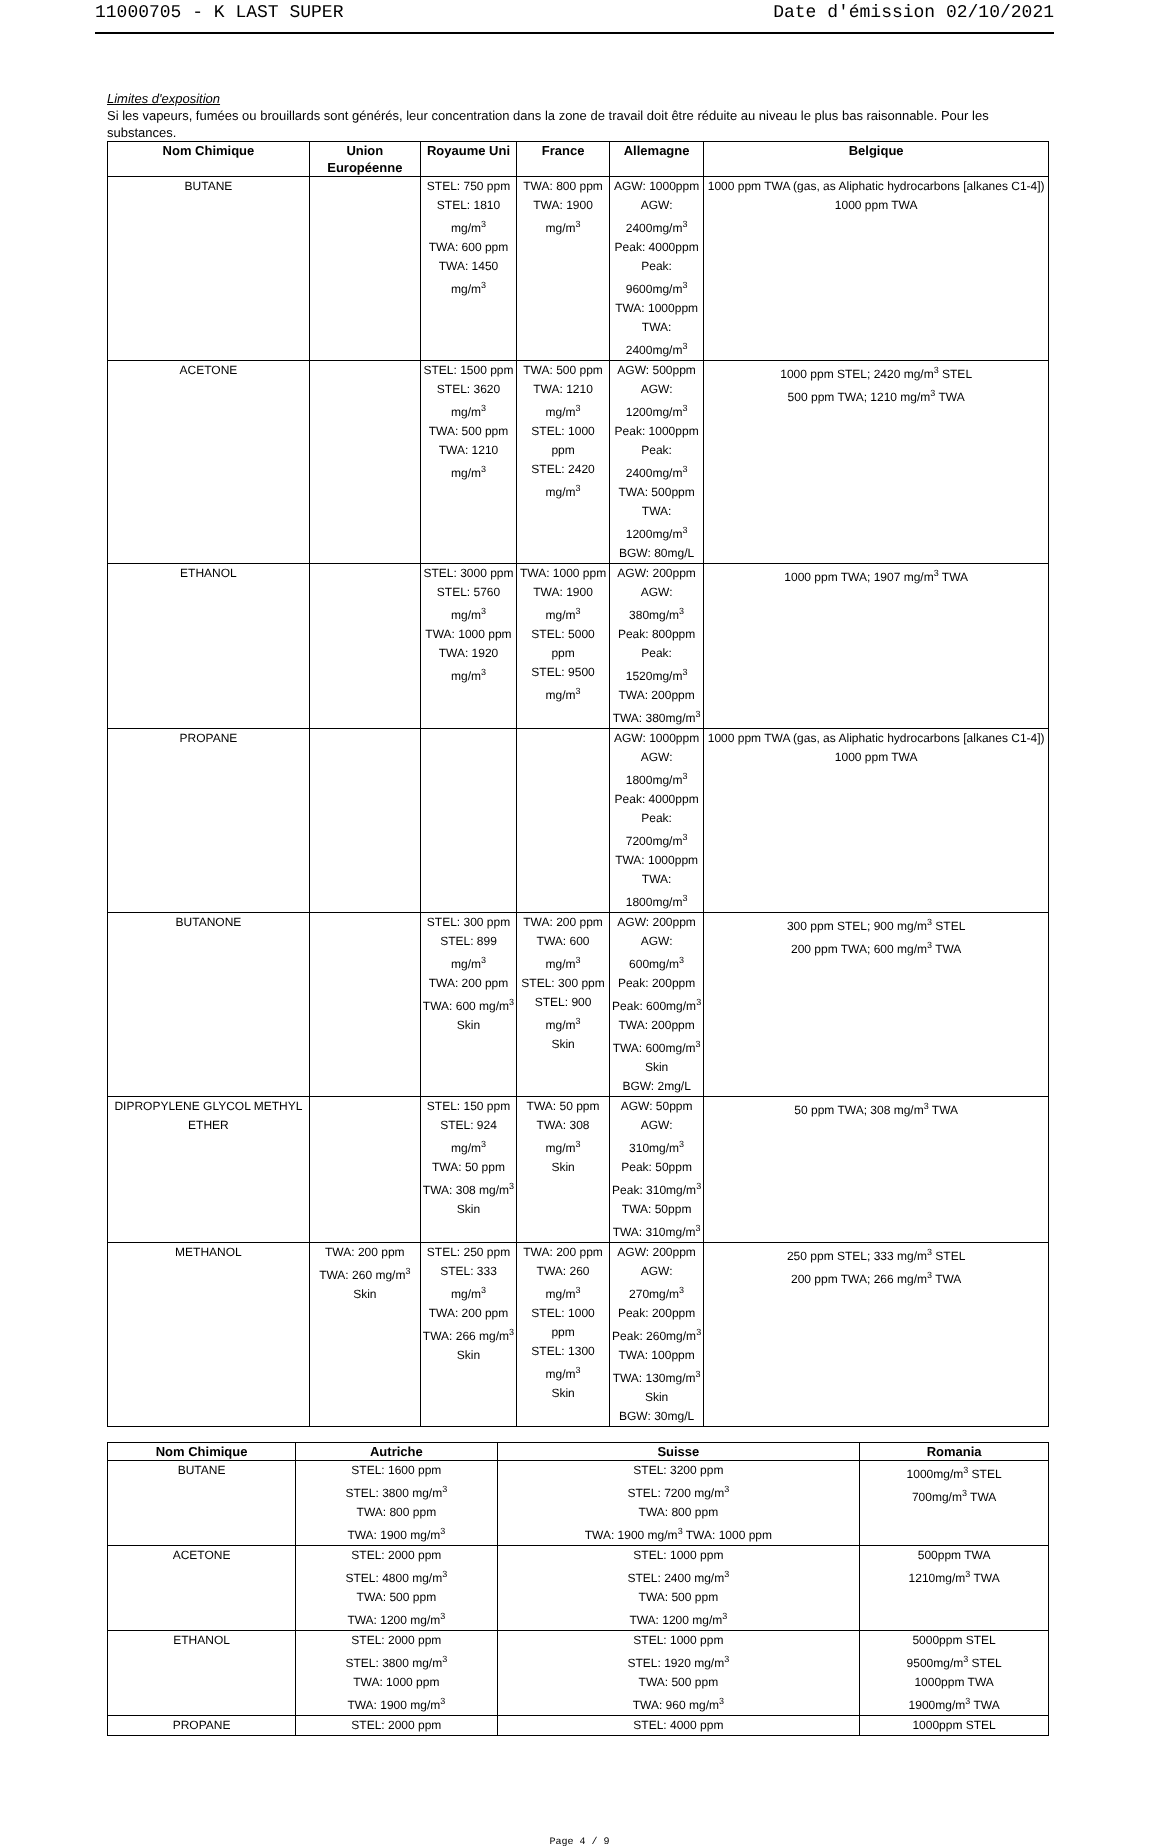11000705 - K LAST SUPER Date d'émission 02/10/2021
Limites d'exposition
Si les vapeurs, fumées ou brouillards sont générés, leur concentration dans la zone de travail doit être réduite au niveau le plus bas raisonnable. Pour les substances.
| Nom Chimique | Union Européenne | Royaume Uni | France | Allemagne | Belgique |
| --- | --- | --- | --- | --- | --- |
| BUTANE | | STEL: 750 ppm STEL: 1810 mg/m<sup>3</sup> TWA: 600 ppm TWA: 1450 mg/m<sup>3</sup> | TWA: 800 ppm TWA: 1900 mg/m<sup>3</sup> | AGW: 1000ppm AGW: 2400mg/m<sup>3</sup> Peak: 4000ppm Peak: 9600mg/m<sup>3</sup> TWA: 1000ppm TWA: 2400mg/m<sup>3</sup> | 1000 ppm TWA (gas, as Aliphatic hydrocarbons [alkanes C1-4]) 1000 ppm TWA |
| ACETONE | | STEL: 1500 ppm STEL: 3620 mg/m<sup>3</sup> TWA: 500 ppm TWA: 1210 mg/m<sup>3</sup> | TWA: 500 ppm TWA: 1210 mg/m<sup>3</sup> STEL: 1000 ppm STEL: 2420 mg/m<sup>3</sup> | AGW: 500ppm AGW: 1200mg/m<sup>3</sup> Peak: 1000ppm Peak: 2400mg/m<sup>3</sup> TWA: 500ppm TWA: 1200mg/m<sup>3</sup> BGW: 80mg/L | 1000 ppm STEL; 2420 mg/m<sup>3</sup> STEL 500 ppm TWA; 1210 mg/m<sup>3</sup> TWA |
| ETHANOL | | STEL: 3000 ppm STEL: 5760 mg/m<sup>3</sup> TWA: 1000 ppm TWA: 1920 mg/m<sup>3</sup> | TWA: 1000 ppm TWA: 1900 mg/m<sup>3</sup> STEL: 5000 ppm STEL: 9500 mg/m<sup>3</sup> | AGW: 200ppm AGW: 380mg/m<sup>3</sup> Peak: 800ppm Peak: 1520mg/m<sup>3</sup> TWA: 200ppm TWA: 380mg/m<sup>3</sup> | 1000 ppm TWA; 1907 mg/m<sup>3</sup> TWA |
| PROPANE | | | | AGW: 1000ppm AGW: 1800mg/m<sup>3</sup> Peak: 4000ppm Peak: 7200mg/m<sup>3</sup> TWA: 1000ppm TWA: 1800mg/m<sup>3</sup> | 1000 ppm TWA (gas, as Aliphatic hydrocarbons [alkanes C1-4]) 1000 ppm TWA |
| BUTANONE | | STEL: 300 ppm STEL: 899 mg/m<sup>3</sup> TWA: 200 ppm TWA: 600 mg/m<sup>3</sup> Skin | TWA: 200 ppm TWA: 600 mg/m<sup>3</sup> STEL: 300 ppm STEL: 900 mg/m<sup>3</sup> Skin | AGW: 200ppm AGW: 600mg/m<sup>3</sup> Peak: 200ppm Peak: 600mg/m<sup>3</sup> TWA: 200ppm TWA: 600mg/m<sup>3</sup> Skin BGW: 2mg/L | 300 ppm STEL; 900 mg/m<sup>3</sup> STEL 200 ppm TWA; 600 mg/m<sup>3</sup> TWA |
| DIPROPYLENE GLYCOL METHYL ETHER | | STEL: 150 ppm STEL: 924 mg/m<sup>3</sup> TWA: 50 ppm TWA: 308 mg/m<sup>3</sup> Skin | TWA: 50 ppm TWA: 308 mg/m<sup>3</sup> Skin | AGW: 50ppm AGW: 310mg/m<sup>3</sup> Peak: 50ppm Peak: 310mg/m<sup>3</sup> TWA: 50ppm TWA: 310mg/m<sup>3</sup> | 50 ppm TWA; 308 mg/m<sup>3</sup> TWA |
| METHANOL | TWA: 200 ppm TWA: 260 mg/m<sup>3</sup> Skin | STEL: 250 ppm STEL: 333 mg/m<sup>3</sup> TWA: 200 ppm TWA: 266 mg/m<sup>3</sup> Skin | TWA: 200 ppm TWA: 260 mg/m<sup>3</sup> STEL: 1000 ppm STEL: 1300 mg/m<sup>3</sup> Skin | AGW: 200ppm AGW: 270mg/m<sup>3</sup> Peak: 200ppm Peak: 260mg/m<sup>3</sup> TWA: 100ppm TWA: 130mg/m<sup>3</sup> Skin BGW: 30mg/L | 250 ppm STEL; 333 mg/m<sup>3</sup> STEL 200 ppm TWA; 266 mg/m<sup>3</sup> TWA |
| Nom Chimique | Autriche | Suisse | Romania |
| --- | --- | --- | --- |
| BUTANE | STEL: 1600 ppm STEL: 3800 mg/m<sup>3</sup> TWA: 800 ppm TWA: 1900 mg/m<sup>3</sup> | STEL: 3200 ppm STEL: 7200 mg/m<sup>3</sup> TWA: 800 ppm TWA: 1900 mg/m<sup>3</sup> TWA: 1000 ppm | 1000mg/m<sup>3</sup> STEL 700mg/m<sup>3</sup> TWA |
| ACETONE | STEL: 2000 ppm STEL: 4800 mg/m<sup>3</sup> TWA: 500 ppm TWA: 1200 mg/m<sup>3</sup> | STEL: 1000 ppm STEL: 2400 mg/m<sup>3</sup> TWA: 500 ppm TWA: 1200 mg/m<sup>3</sup> | 500ppm TWA 1210mg/m<sup>3</sup> TWA |
| ETHANOL | STEL: 2000 ppm STEL: 3800 mg/m<sup>3</sup> TWA: 1000 ppm TWA: 1900 mg/m<sup>3</sup> | STEL: 1000 ppm STEL: 1920 mg/m<sup>3</sup> TWA: 500 ppm TWA: 960 mg/m<sup>3</sup> | 5000ppm STEL 9500mg/m<sup>3</sup> STEL 1000ppm TWA 1900mg/m<sup>3</sup> TWA |
| PROPANE | STEL: 2000 ppm | STEL: 4000 ppm | 1000ppm STEL |
Page 4 / 9